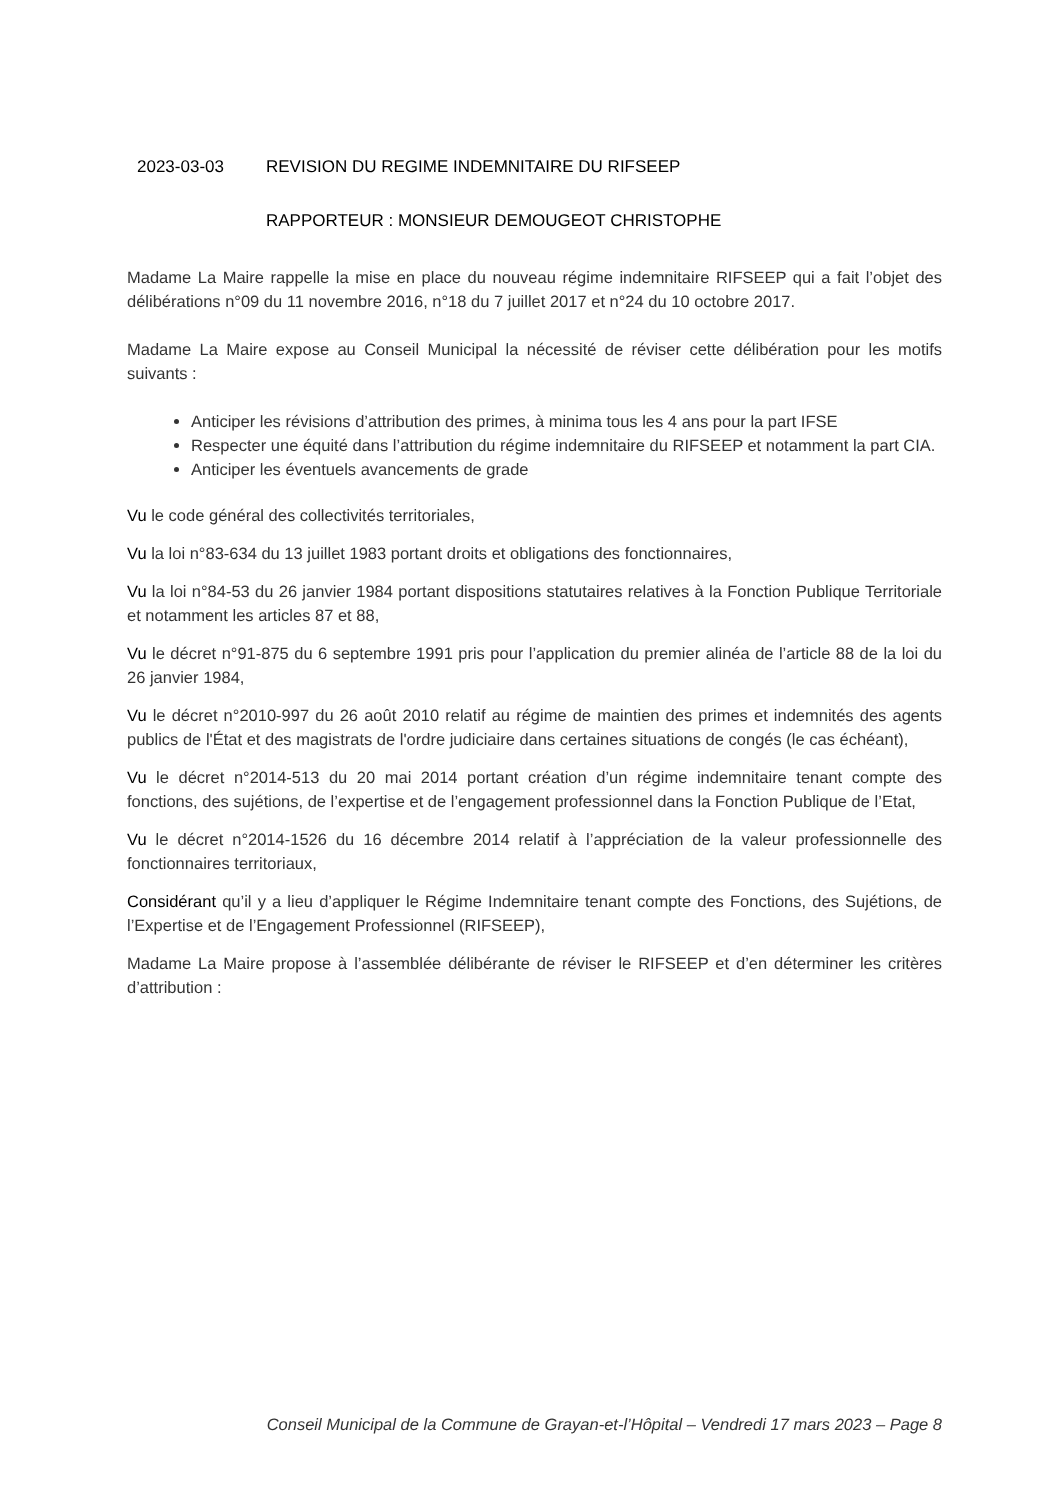2023-03-03 REVISION DU REGIME INDEMNITAIRE DU RIFSEEP
RAPPORTEUR : MONSIEUR DEMOUGEOT CHRISTOPHE
Madame La Maire rappelle la mise en place du nouveau régime indemnitaire RIFSEEP qui a fait l’objet des délibérations n°09 du 11 novembre 2016, n°18 du 7 juillet 2017 et n°24 du 10 octobre 2017.
Madame La Maire expose au Conseil Municipal la nécessité de réviser cette délibération pour les motifs suivants :
Anticiper les révisions d’attribution des primes, à minima tous les 4 ans pour la part IFSE
Respecter une équité dans l’attribution du régime indemnitaire du RIFSEEP et notamment la part CIA.
Anticiper les éventuels avancements de grade
Vu le code général des collectivités territoriales,
Vu la loi n°83-634 du 13 juillet 1983 portant droits et obligations des fonctionnaires,
Vu la loi n°84-53 du 26 janvier 1984 portant dispositions statutaires relatives à la Fonction Publique Territoriale et notamment les articles 87 et 88,
Vu le décret n°91-875 du 6 septembre 1991 pris pour l’application du premier alinéa de l’article 88 de la loi du 26 janvier 1984,
Vu le décret n°2010-997 du 26 août 2010 relatif au régime de maintien des primes et indemnités des agents publics de l'État et des magistrats de l'ordre judiciaire dans certaines situations de congés (le cas échéant),
Vu le décret n°2014-513 du 20 mai 2014 portant création d’un régime indemnitaire tenant compte des fonctions, des sujétions, de l’expertise et de l’engagement professionnel dans la Fonction Publique de l’Etat,
Vu le décret n°2014-1526 du 16 décembre 2014 relatif à l’appréciation de la valeur professionnelle des fonctionnaires territoriaux,
Considérant qu’il y a lieu d’appliquer le Régime Indemnitaire tenant compte des Fonctions, des Sujétions, de l’Expertise et de l’Engagement Professionnel (RIFSEEP),
Madame La Maire propose à l’assemblée délibérante de réviser le RIFSEEP et d’en déterminer les critères d’attribution :
Conseil Municipal de la Commune de Grayan-et-l’Hôpital – Vendredi 17 mars 2023 – Page 8